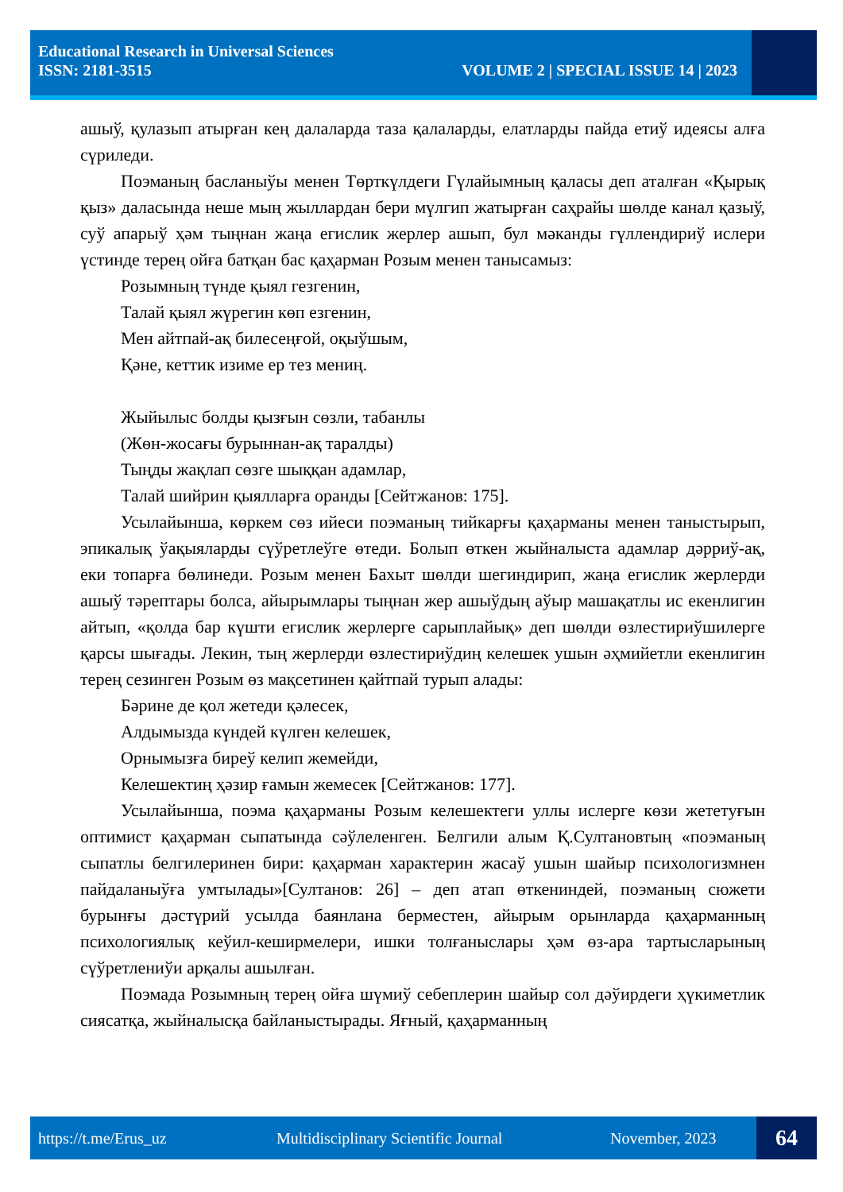Educational Research in Universal Sciences
ISSN: 2181-3515 VOLUME 2 | SPECIAL ISSUE 14 | 2023
ашыў, қулазып атырған кең далаларда таза қалаларды, елатларды пайда етиў идеясы алға сүриледи.
Поэманың басланыўы менен Төрткүлдеги Гүлайымның қаласы деп аталған «Қырық қыз» даласында неше мың жыллардан бери мүлгип жатырған саҳрайы шөлде канал қазыў, суў апарыў ҳәм тыңнан жаңа егислик жерлер ашып, бул мәканды гүллендириў ислери үстинде терең ойға батқан бас қаҳарман Розым менен танысамыз:
Розымның түнде қыял гезгенин,
Талай қыял жүрегин көп езгенин,
Мен айтпай-ақ билесеңғой, оқыўшым,
Қәне, кеттик изиме ер тез мениң.
Жыйылыс болды қызғын сөзли, табанлы
(Жөн-жосағы бурыннан-ақ таралды)
Тыңды жақлап сөзге шыққан адамлар,
Талай шийрин қыялларға оранды [Сейтжанов: 175].
Усылайынша, көркем сөз ийеси поэманың тийкарғы қаҳарманы менен таныстырып, эпикалық ўақыяларды сүўретлеўге өтеди. Болып өткен жыйналыста адамлар дәрриў-ақ, еки топарға бөлинеди. Розым менен Бахыт шөлди шегиндирип, жаңа егислик жерлерди ашыў тәрептары болса, айырымлары тыңнан жер ашыўдың аўыр машақатлы ис екенлигин айтып, «қолда бар күшти егислик жерлерге сарыплайық» деп шөлди өзлестириўшилерге қарсы шығады. Лекин, тың жерлерди өзлестириўдиң келешек ушын әҳмийетли екенлигин терең сезинген Розым өз мақсетинен қайтпай турып алады:
Бәрине де қол жетеди қәлесек,
Алдымызда күндей күлген келешек,
Орнымызға биреў келип жемейди,
Келешектиң ҳәзир ғамын жемесек [Сейтжанов: 177].
Усылайынша, поэма қаҳарманы Розым келешектеги уллы ислерге көзи жететуғын оптимист қаҳарман сыпатында сәўлеленген. Белгили алым Қ.Султановтың «поэманың сыпатлы белгилеринен бири: қаҳарман характерин жасаў ушын шайыр психологизмнен пайдаланыўға умтылады»[Султанов: 26] – деп атап өткениндей, поэманың сюжети бурынғы дәстүрий усылда баянлана берместен, айырым орынларда қаҳарманның психологиялық кеўил-кеширмелери, ишки толғаныслары ҳәм өз-ара тартысларының сүўретлениўи арқалы ашылған.
Поэмада Розымның терең ойға шүмиў себеплерин шайыр сол дәўирдеги ҳүкиметлик сиясатқа, жыйналысқа байланыстырады. Яғный, қаҳарманның
https://t.me/Erus_uz Multidisciplinary Scientific Journal November, 2023 64